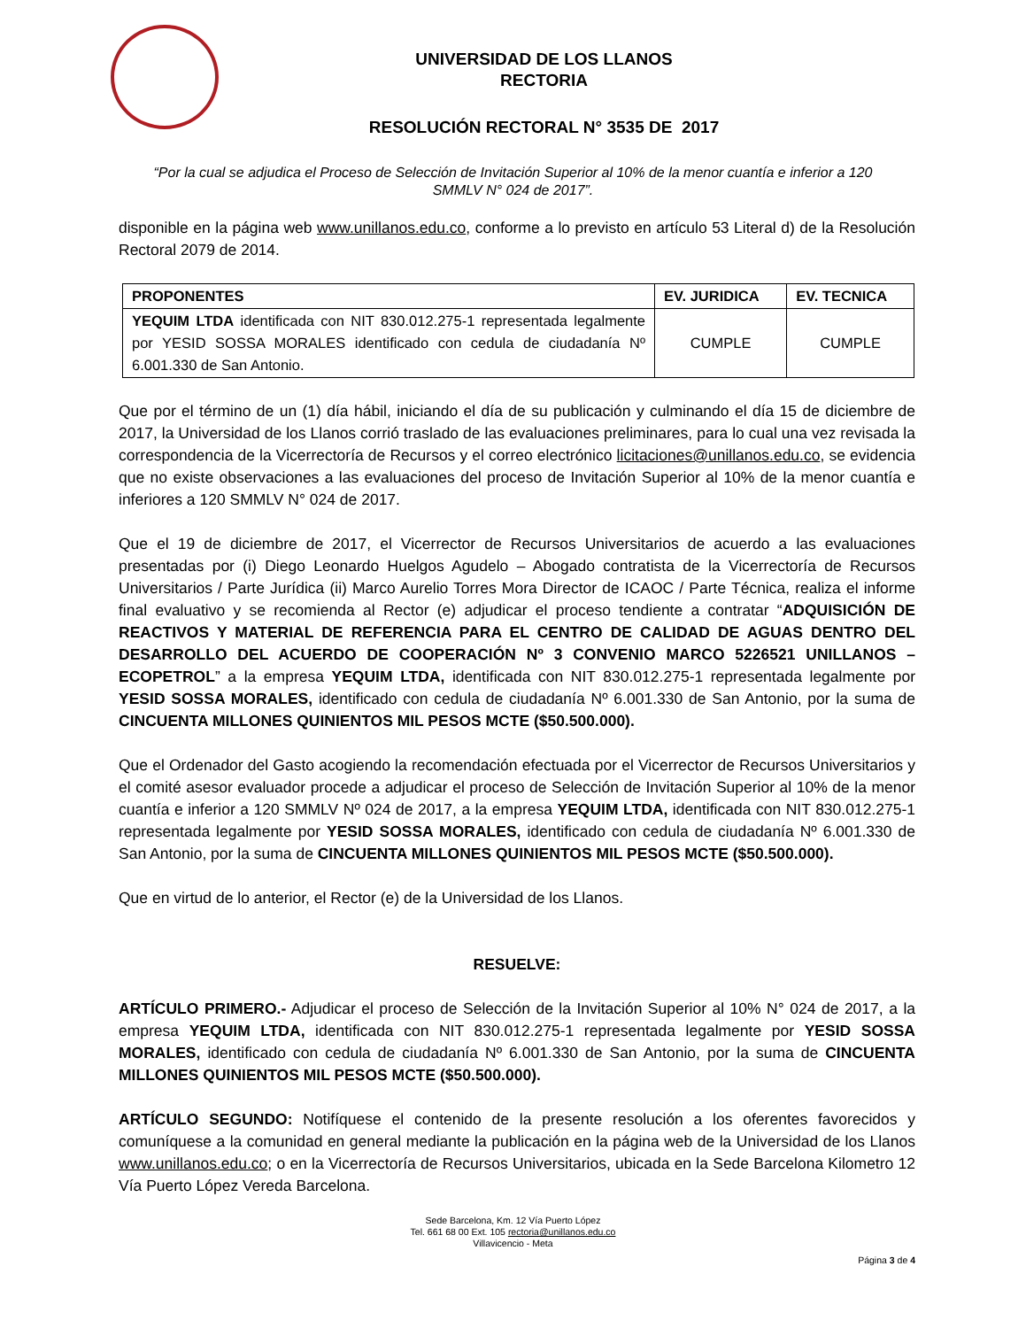UNIVERSIDAD DE LOS LLANOS
RECTORIA
RESOLUCIÓN RECTORAL N° 3535 DE 2017
“Por la cual se adjudica el Proceso de Selección de Invitación Superior al 10% de la menor cuantía e inferior a 120 SMMLV N° 024 de 2017”.
disponible en la página web www.unillanos.edu.co, conforme a lo previsto en artículo 53 Literal d) de la Resolución Rectoral 2079 de 2014.
| PROPONENTES | EV. JURIDICA | EV. TECNICA |
| --- | --- | --- |
| YEQUIM LTDA identificada con NIT 830.012.275-1 representada legalmente por YESID SOSSA MORALES identificado con cedula de ciudadanía Nº 6.001.330 de San Antonio. | CUMPLE | CUMPLE |
Que por el término de un (1) día hábil, iniciando el día de su publicación y culminando el día 15 de diciembre de 2017, la Universidad de los Llanos corrió traslado de las evaluaciones preliminares, para lo cual una vez revisada la correspondencia de la Vicerrectoría de Recursos y el correo electrónico licitaciones@unillanos.edu.co, se evidencia que no existe observaciones a las evaluaciones del proceso de Invitación Superior al 10% de la menor cuantía e inferiores a 120 SMMLV N° 024 de 2017.
Que el 19 de diciembre de 2017, el Vicerrector de Recursos Universitarios de acuerdo a las evaluaciones presentadas por (i) Diego Leonardo Huelgos Agudelo – Abogado contratista de la Vicerrectoría de Recursos Universitarios / Parte Jurídica (ii) Marco Aurelio Torres Mora Director de ICAOC / Parte Técnica, realiza el informe final evaluativo y se recomienda al Rector (e) adjudicar el proceso tendiente a contratar “ADQUISICIÓN DE REACTIVOS Y MATERIAL DE REFERENCIA PARA EL CENTRO DE CALIDAD DE AGUAS DENTRO DEL DESARROLLO DEL ACUERDO DE COOPERACIÓN Nº 3 CONVENIO MARCO 5226521 UNILLANOS – ECOPETROL” a la empresa YEQUIM LTDA, identificada con NIT 830.012.275-1 representada legalmente por YESID SOSSA MORALES, identificado con cedula de ciudadanía Nº 6.001.330 de San Antonio, por la suma de CINCUENTA MILLONES QUINIENTOS MIL PESOS MCTE ($50.500.000).
Que el Ordenador del Gasto acogiendo la recomendación efectuada por el Vicerrector de Recursos Universitarios y el comité asesor evaluador procede a adjudicar el proceso de Selección de Invitación Superior al 10% de la menor cuantía e inferior a 120 SMMLV Nº 024 de 2017, a la empresa YEQUIM LTDA, identificada con NIT 830.012.275-1 representada legalmente por YESID SOSSA MORALES, identificado con cedula de ciudadanía Nº 6.001.330 de San Antonio, por la suma de CINCUENTA MILLONES QUINIENTOS MIL PESOS MCTE ($50.500.000).
Que en virtud de lo anterior, el Rector (e) de la Universidad de los Llanos.
RESUELVE:
ARTÍCULO PRIMERO.- Adjudicar el proceso de Selección de la Invitación Superior al 10% N° 024 de 2017, a la empresa YEQUIM LTDA, identificada con NIT 830.012.275-1 representada legalmente por YESID SOSSA MORALES, identificado con cedula de ciudadanía Nº 6.001.330 de San Antonio, por la suma de CINCUENTA MILLONES QUINIENTOS MIL PESOS MCTE ($50.500.000).
ARTÍCULO SEGUNDO: Notifíquese el contenido de la presente resolución a los oferentes favorecidos y comuníquese a la comunidad en general mediante la publicación en la página web de la Universidad de los Llanos www.unillanos.edu.co; o en la Vicerrectoría de Recursos Universitarios, ubicada en la Sede Barcelona Kilometro 12 Vía Puerto López Vereda Barcelona.
Sede Barcelona, Km. 12 Vía Puerto López
Tel. 661 68 00 Ext. 105 rectoria@unillanos.edu.co
Villavicencio - Meta
Página 3 de 4